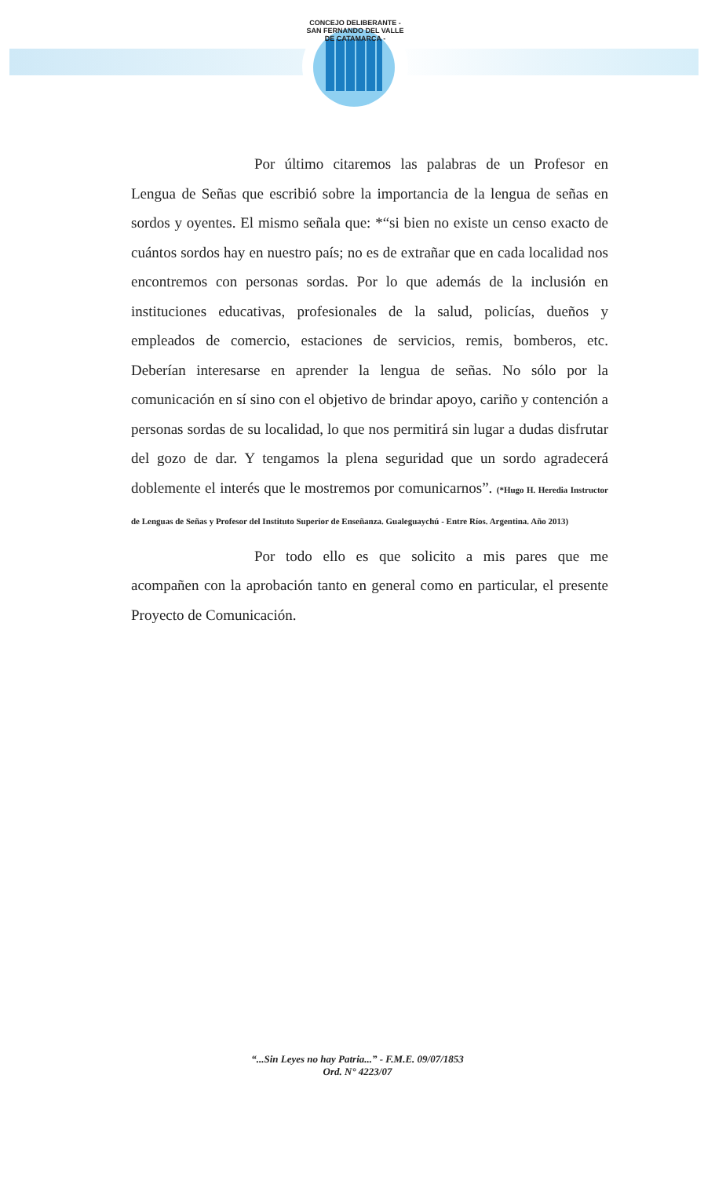CONCEJO DELIBERANTE - SAN FERNANDO DEL VALLE DE CATAMARCA -
Por último citaremos las palabras de un Profesor en Lengua de Señas que escribió sobre la importancia de la lengua de señas en sordos y oyentes. El mismo señala que: *“si bien no existe un censo exacto de cuántos sordos hay en nuestro país; no es de extrañar que en cada localidad nos encontremos con personas sordas. Por lo que además de la inclusión en instituciones educativas, profesionales de la salud, policías, dueños y empleados de comercio, estaciones de servicios, remis, bomberos, etc. Deberían interesarse en aprender la lengua de señas. No sólo por la comunicación en sí sino con el objetivo de brindar apoyo, cariño y contención a personas sordas de su localidad, lo que nos permitirá sin lugar a dudas disfrutar del gozo de dar. Y tengamos la plena seguridad que un sordo agradecerá doblemente el interés que le mostremos por comunicarnos”. (*Hugo H. Heredia Instructor de Lenguas de Señas y Profesor del Instituto Superior de Enseñanza. Gualeguaychú - Entre Ríos. Argentina. Año 2013)
Por todo ello es que solicito a mis pares que me acompañen con la aprobación tanto en general como en particular, el presente Proyecto de Comunicación.
“...Sin Leyes no hay Patria...” - F.M.E. 09/07/1853
Ord. N° 4223/07